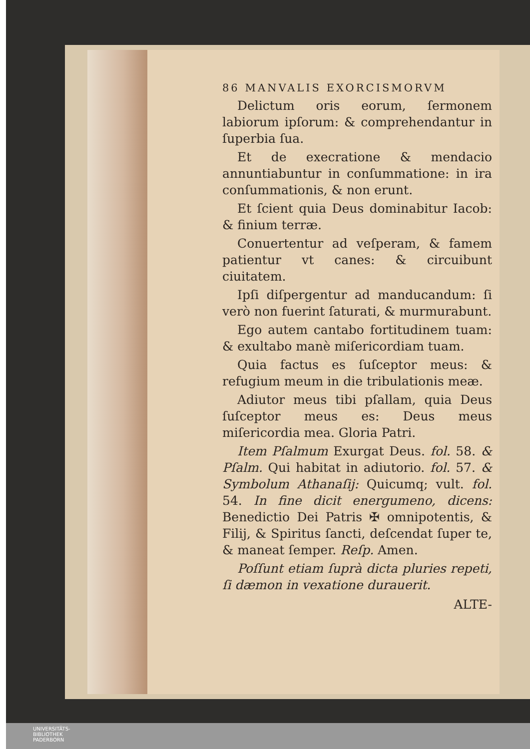86 MANVALIS EXORCISMORVM
Delictum oris eorum, ſermonem labiorum ipſorum: & comprehendantur in ſuperbia ſua.
Et de execratione & mendacio annuntiabuntur in conſummatione: in ira conſummationis, & non erunt.
Et ſcient quia Deus dominabitur Iacob: & finium terræ.
Conuertentur ad veſperam, & famem patientur vt canes: & circuibunt ciuitatem.
Ipſi diſpergentur ad manducandum: ſi verò non fuerint ſaturati, & murmurabunt.
Ego autem cantabo fortitudinem tuam: & exultabo manè miſericordiam tuam.
Quia factus es ſuſceptor meus: & refugium meum in die tribulationis meæ.
Adiutor meus tibi pſallam, quia Deus ſuſceptor meus es: Deus meus miſericordia mea. Gloria Patri.
Item Pſalmum Exurgat Deus. fol. 58. & Pſalm. Qui habitat in adiutorio. fol. 57. & Symbolum Athanaſij: Quicumq; vult. fol. 54. In fine dicit energumeno, dicens: Benedictio Dei Patris ✠ omnipotentis, & Filij, & Spiritus ſancti, deſcendat ſuper te, & maneat ſemper. Reſp. Amen.
Poſſunt etiam ſuprà dicta pluries repeti, ſi dæmon in vexatione durauerit.
ALTE-
UNIVERSITÄTS-
BIBLIOTHEK
PADERBORN